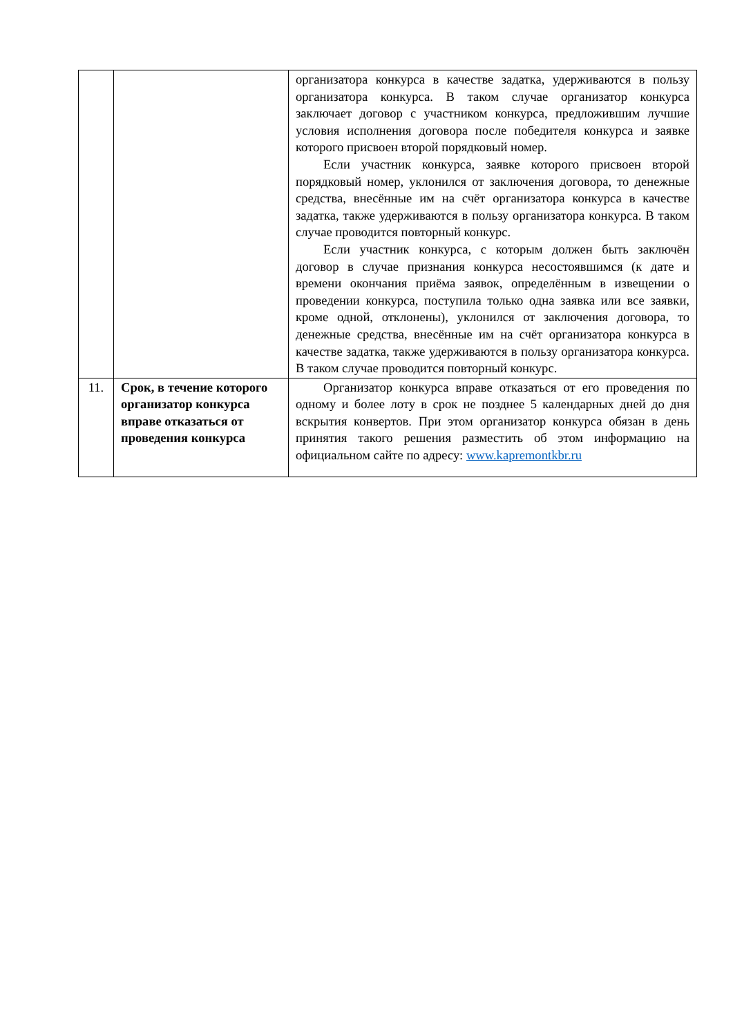| | | организатора конкурса в качестве задатка, удерживаются в пользу организатора конкурса. В таком случае организатор конкурса заключает договор с участником конкурса, предложившим лучшие условия исполнения договора после победителя конкурса и заявке которого присвоен второй порядковый номер. Если участник конкурса, заявке которого присвоен второй порядковый номер, уклонился от заключения договора, то денежные средства, внесённые им на счёт организатора конкурса в качестве задатка, также удерживаются в пользу организатора конкурса. В таком случае проводится повторный конкурс. Если участник конкурса, с которым должен быть заключён договор в случае признания конкурса несостоявшимся (к дате и времени окончания приёма заявок, определённым в извещении о проведении конкурса, поступила только одна заявка или все заявки, кроме одной, отклонены), уклонился от заключения договора, то денежные средства, внесённые им на счёт организатора конкурса в качестве задатка, также удерживаются в пользу организатора конкурса. В таком случае проводится повторный конкурс. |
| 11. | Срок, в течение которого организатор конкурса вправе отказаться от проведения конкурса | Организатор конкурса вправе отказаться от его проведения по одному и более лоту в срок не позднее 5 календарных дней до дня вскрытия конвертов. При этом организатор конкурса обязан в день принятия такого решения разместить об этом информацию на официальном сайте по адресу: www.kapremontkbr.ru |